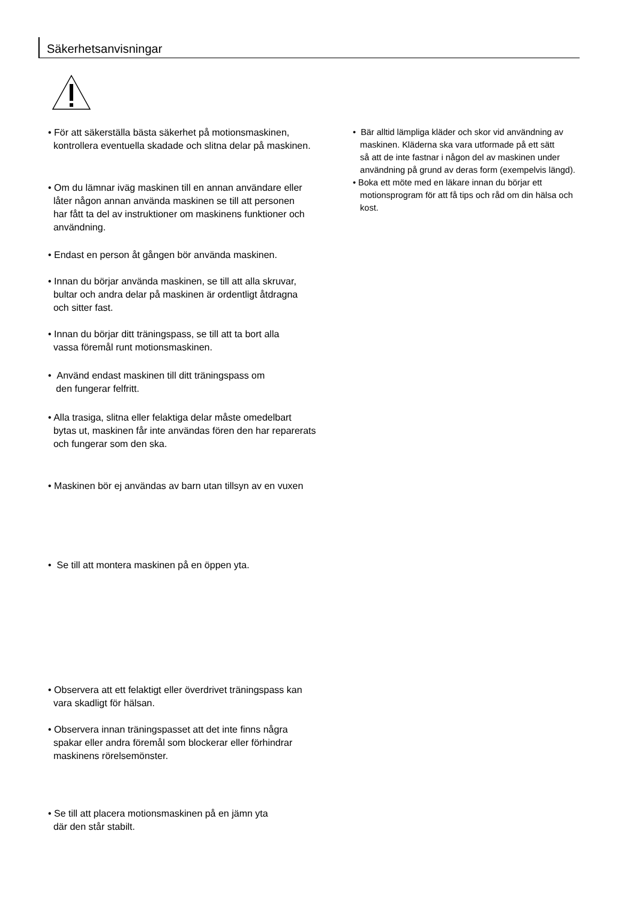Säkerhetsanvisningar
• För att säkerställa bästa säkerhet på motionsmaskinen,
kontrollera eventuella skadade och slitna delar på maskinen.
• Om du lämnar iväg maskinen till en annan användare eller
låter någon annan använda maskinen se till att personen
har fått ta del av instruktioner om maskinens funktioner och
användning.
• Endast en person åt gången bör använda maskinen.
• Innan du börjar använda maskinen, se till att alla skruvar,
bultar och andra delar på maskinen är ordentligt åtdragna
och sitter fast.
• Innan du börjar ditt träningspass, se till att ta bort alla
vassa föremål runt motionsmaskinen.
• Använd endast maskinen till ditt träningspass om
den fungerar felfritt.
• Alla trasiga, slitna eller felaktiga delar måste omedelbart
bytas ut, maskinen får inte användas fören den har reparerats
och fungerar som den ska.
• Maskinen bör ej användas av barn utan tillsyn av en vuxen
• Se till att montera maskinen på en öppen yta.
• Observera att ett felaktigt eller överdrivet träningspass kan
vara skadligt för hälsan.
• Observera innan träningspasset att det inte finns några
spakar eller andra föremål som blockerar eller förhindrar
maskinens rörelsemönster.
• Se till att placera motionsmaskinen på en jämn yta
där den står stabilt.
• Bär alltid lämpliga kläder och skor vid användning av
maskinen. Kläderna ska vara utformade på ett sätt
så att de inte fastnar i någon del av maskinen under
användning på grund av deras form (exempelvis längd).
• Boka ett möte med en läkare innan du börjar ett
motionsprogram för att få tips och råd om din hälsa och
kost.